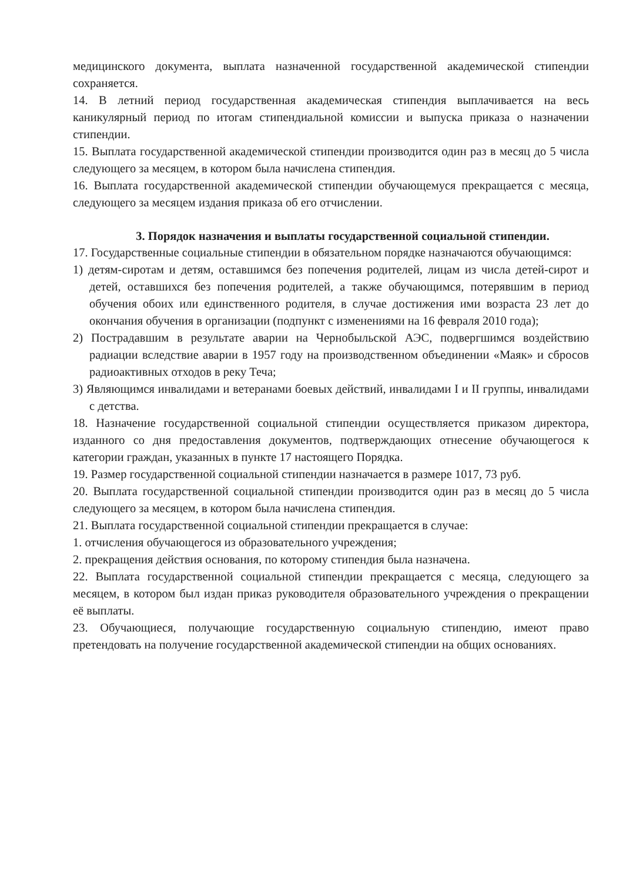медицинского документа, выплата назначенной государственной академической стипендии сохраняется.
14. В летний период государственная академическая стипендия выплачивается на весь каникулярный период по итогам стипендиальной комиссии и выпуска приказа о назначении стипендии.
15. Выплата государственной академической стипендии производится один раз в месяц до 5 числа следующего за месяцем, в котором была начислена стипендия.
16. Выплата государственной академической стипендии обучающемуся прекращается с месяца, следующего за месяцем издания приказа об его отчислении.
3. Порядок назначения и выплаты государственной социальной стипендии.
17. Государственные социальные стипендии в обязательном порядке назначаются обучающимся:
1) детям-сиротам и детям, оставшимся без попечения родителей, лицам из числа детей-сирот и детей, оставшихся без попечения родителей, а также обучающимся, потерявшим в период обучения обоих или единственного родителя, в случае достижения ими возраста 23 лет до окончания обучения в организации (подпункт с изменениями на 16 февраля 2010 года);
2) Пострадавшим в результате аварии на Чернобыльской АЭС, подвергшимся воздействию радиации вследствие аварии в 1957 году на производственном объединении «Маяк» и сбросов радиоактивных отходов в реку Теча;
3) Являющимся инвалидами и ветеранами боевых действий, инвалидами I и II группы, инвалидами с детства.
18. Назначение государственной социальной стипендии осуществляется приказом директора, изданного со дня предоставления документов, подтверждающих отнесение обучающегося к категории граждан, указанных в пункте 17 настоящего Порядка.
19. Размер государственной социальной стипендии назначается в размере 1017, 73 руб.
20. Выплата государственной социальной стипендии производится один раз в месяц до 5 числа следующего за месяцем, в котором была начислена стипендия.
21. Выплата государственной социальной стипендии прекращается в случае:
1. отчисления обучающегося из образовательного учреждения;
2. прекращения действия основания, по которому стипендия была назначена.
22. Выплата государственной социальной стипендии прекращается с месяца, следующего за месяцем, в котором был издан приказ руководителя образовательного учреждения о прекращении её выплаты.
23. Обучающиеся, получающие государственную социальную стипендию, имеют право претендовать на получение государственной академической стипендии на общих основаниях.